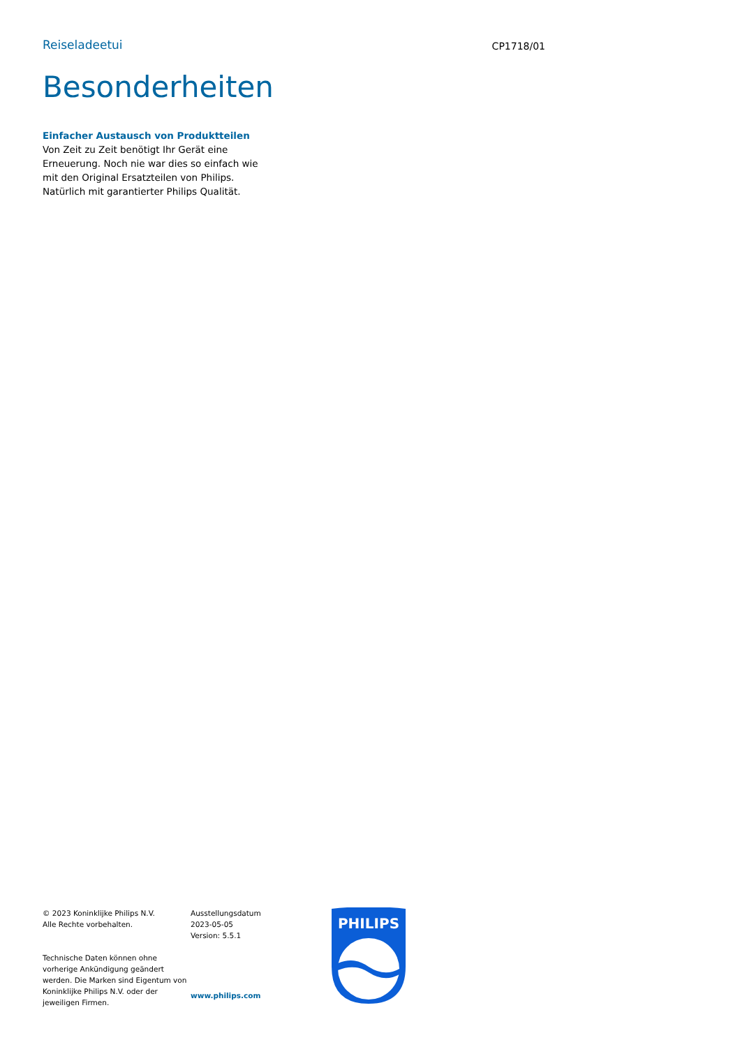Reiseladeetui
CP1718/01
Besonderheiten
Einfacher Austausch von Produktteilen
Von Zeit zu Zeit benötigt Ihr Gerät eine Erneuerung. Noch nie war dies so einfach wie mit den Original Ersatzteilen von Philips. Natürlich mit garantierter Philips Qualität.
© 2023 Koninklijke Philips N.V.
Alle Rechte vorbehalten.
Technische Daten können ohne vorherige Ankündigung geändert werden. Die Marken sind Eigentum von Koninklijke Philips N.V. oder der jeweiligen Firmen.
Ausstellungsdatum
2023-05-05
Version: 5.5.1
www.philips.com
PHILIPS